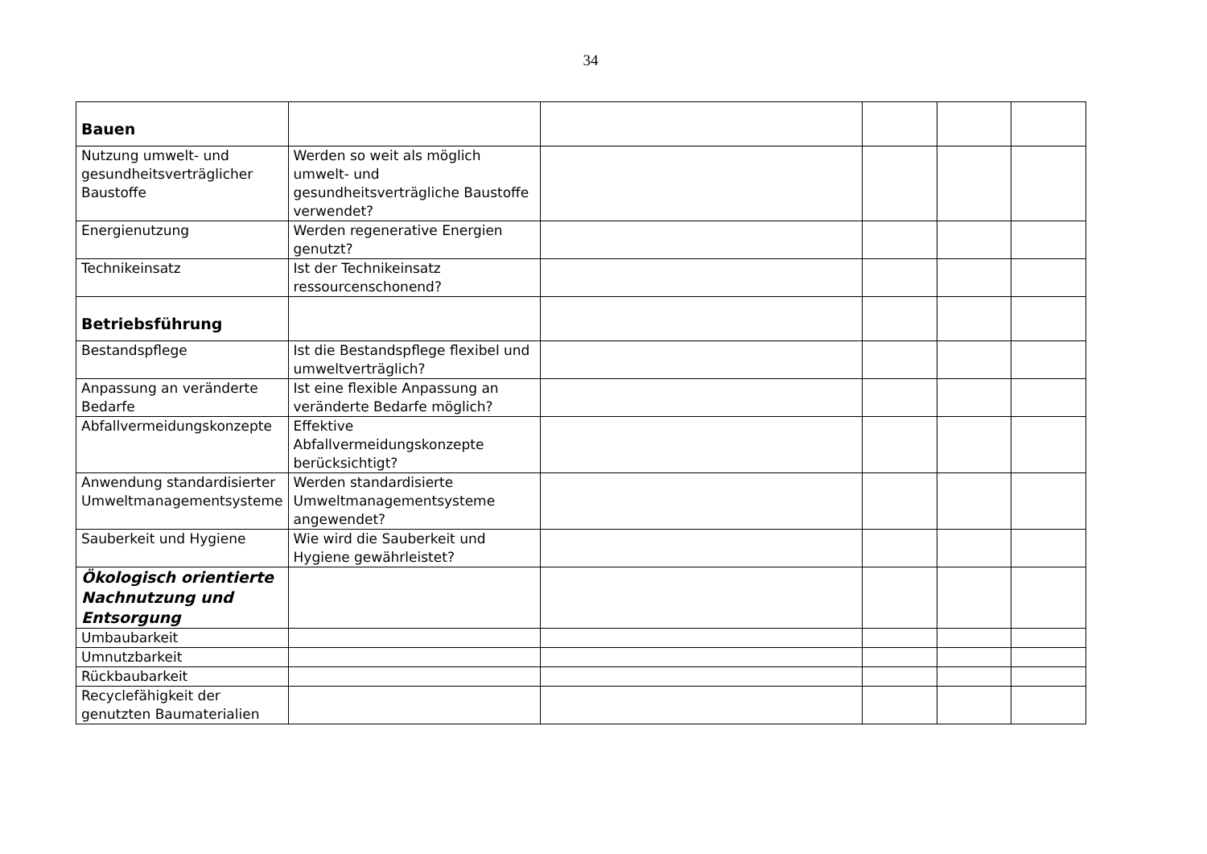34
| Bauen | | | | | |
| Nutzung umwelt- und gesundheitsverträglicher Baustoffe | Werden so weit als möglich umwelt- und gesundheitsverträgliche Baustoffe verwendet? | | | | |
| Energienutzung | Werden regenerative Energien genutzt? | | | | |
| Technikeinsatz | Ist der Technikeinsatz ressourcenschonend? | | | | |
| Betriebsführung | | | | | |
| Bestandspflege | Ist die Bestandspflege flexibel und umweltverträglich? | | | | |
| Anpassung an veränderte Bedarfe | Ist eine flexible Anpassung an veränderte Bedarfe möglich? | | | | |
| Abfallvermeidungskonzepte | Effektive Abfallvermeidungskonzepte berücksichtigt? | | | | |
| Anwendung standardisierter Umweltmanagementsysteme | Werden standardisierte Umweltmanagementsysteme angewendet? | | | | |
| Sauberkeit und Hygiene | Wie wird die Sauberkeit und Hygiene gewährleistet? | | | | |
| Ökologisch orientierte Nachnutzung und Entsorgung | | | | | |
| Umbaubarkeit | | | | | |
| Umnutzbarkeit | | | | | |
| Rückbaubarkeit | | | | | |
| Recyclefähigkeit der genutzten Baumaterialien | | | | | |